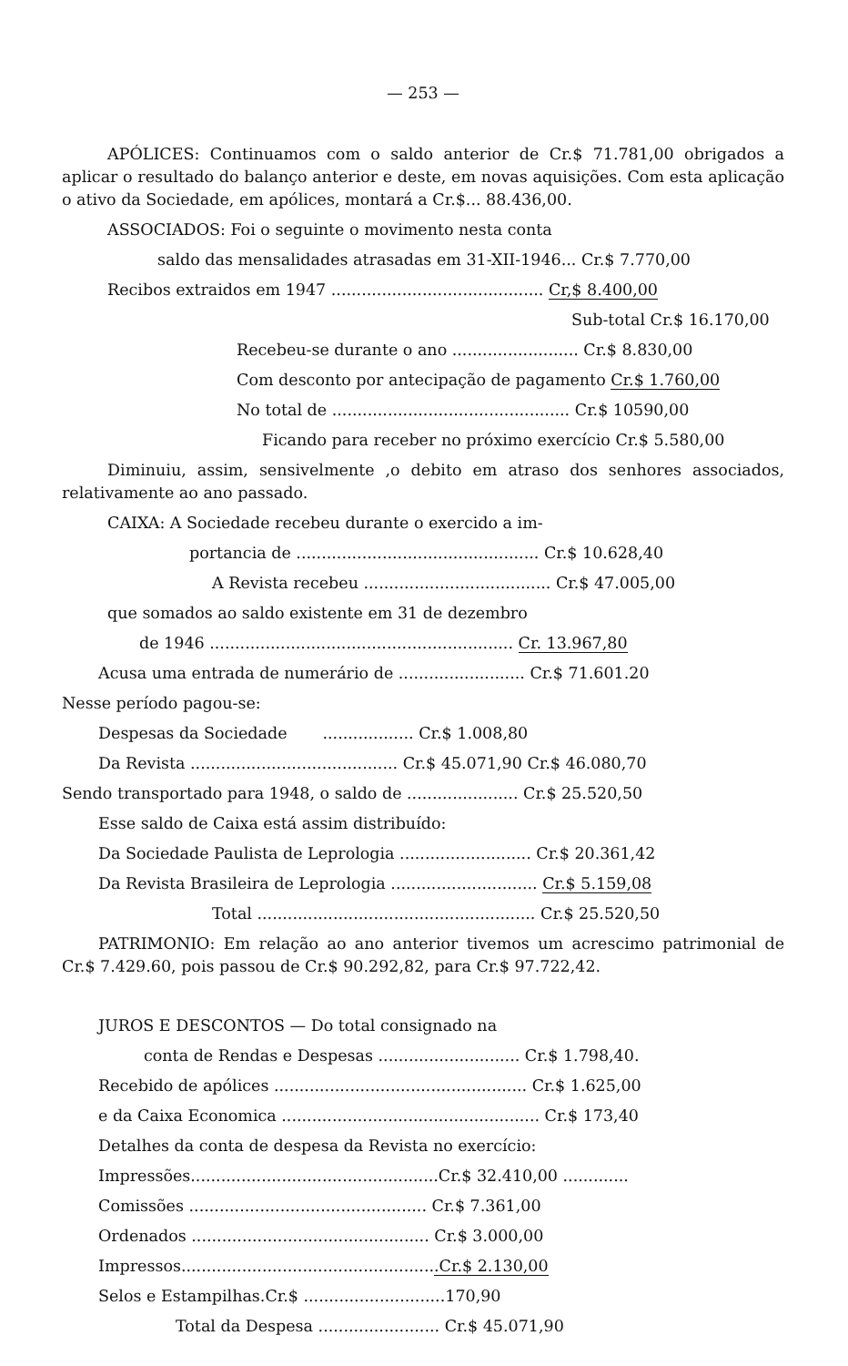— 253 —
APÓLICES: Continuamos com o saldo anterior de Cr.$ 71.781,00 obrigados a aplicar o resultado do balanço anterior e deste, em novas aquisições. Com esta aplicação o ativo da Sociedade, em apólices, montará a Cr.$... 88.436,00.
ASSOCIADOS: Foi o seguinte o movimento nesta conta
saldo das mensalidades atrasadas em 31-XII-1946... Cr.$ 7.770,00
Recibos extraidos em 1947 .......................................... Cr,$ 8.400,00
Sub-total Cr.$ 16.170,00
Recebeu-se durante o ano ......................... Cr.$ 8.830,00
Com desconto por antecipação de pagamento Cr.$ 1.760,00
No total de ............................................... Cr.$ 10590,00
Ficando para receber no próximo exercício Cr.$ 5.580,00
Diminuiu, assim, sensivelmente ,o debito em atraso dos senhores associados, relativamente ao ano passado.
CAIXA: A Sociedade recebeu durante o exercido a im-
portancia de ................................................ Cr.$ 10.628,40
A Revista recebeu ..................................... Cr.$ 47.005,00
que somados ao saldo existente em 31 de dezembro
de 1946 ............................................................ Cr. 13.967,80
Acusa uma entrada de numerário de ......................... Cr.$ 71.601.20
Nesse período pagou-se:
Despesas da Sociedade .................. Cr.$ 1.008,80
Da Revista ......................................... Cr.$ 45.071,90 Cr.$ 46.080,70
Sendo transportado para 1948, o saldo de ...................... Cr.$ 25.520,50
Esse saldo de Caixa está assim distribuído:
Da Sociedade Paulista de Leprologia .......................... Cr.$ 20.361,42
Da Revista Brasileira de Leprologia ............................. Cr.$ 5.159,08
Total ....................................................... Cr.$ 25.520,50
PATRIMONIO: Em relação ao ano anterior tivemos um acrescimo patrimonial de Cr.$ 7.429.60, pois passou de Cr.$ 90.292,82, para Cr.$ 97.722,42.
JUROS E DESCONTOS — Do total consignado na
conta de Rendas e Despesas ............................ Cr.$ 1.798,40.
Recebido de apólices .................................................. Cr.$ 1.625,00
e da Caixa Economica ................................................... Cr.$ 173,40
Detalhes da conta de despesa da Revista no exercício:
Impressões.................................................Cr.$ 32.410,00 .............
Comissões ............................................... Cr.$ 7.361,00
Ordenados ............................................... Cr.$ 3.000,00
Impressos...................................................Cr.$ 2.130,00
Selos e Estampilhas.Cr.$ ............................170,90
Total da Despesa ........................ Cr.$ 45.071,90